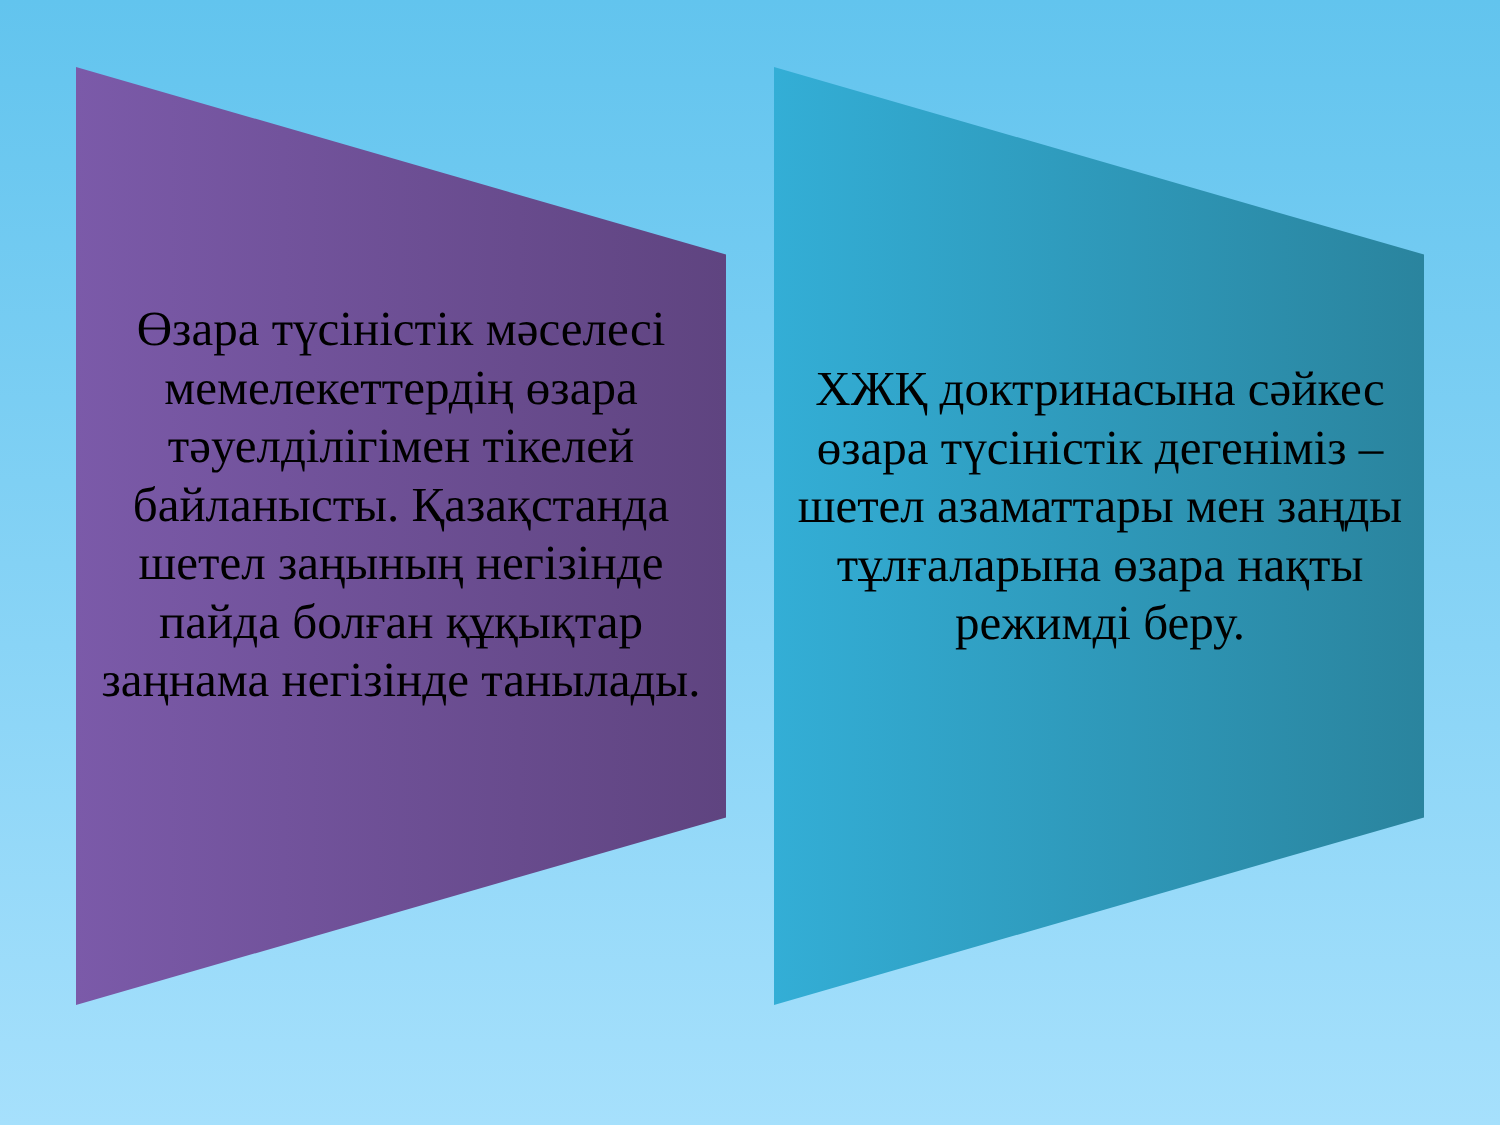Өзара түсіністік мәселесі мемелекеттердің өзара тәуелділігімен тікелей байланысты. Қазақстанда шетел заңының негізінде пайда болған құқықтар заңнама негізінде танылады.
ХЖҚ доктринасына сәйкес өзара түсіністік дегеніміз – шетел азаматтары мен заңды тұлғаларына өзара нақты режимді беру.